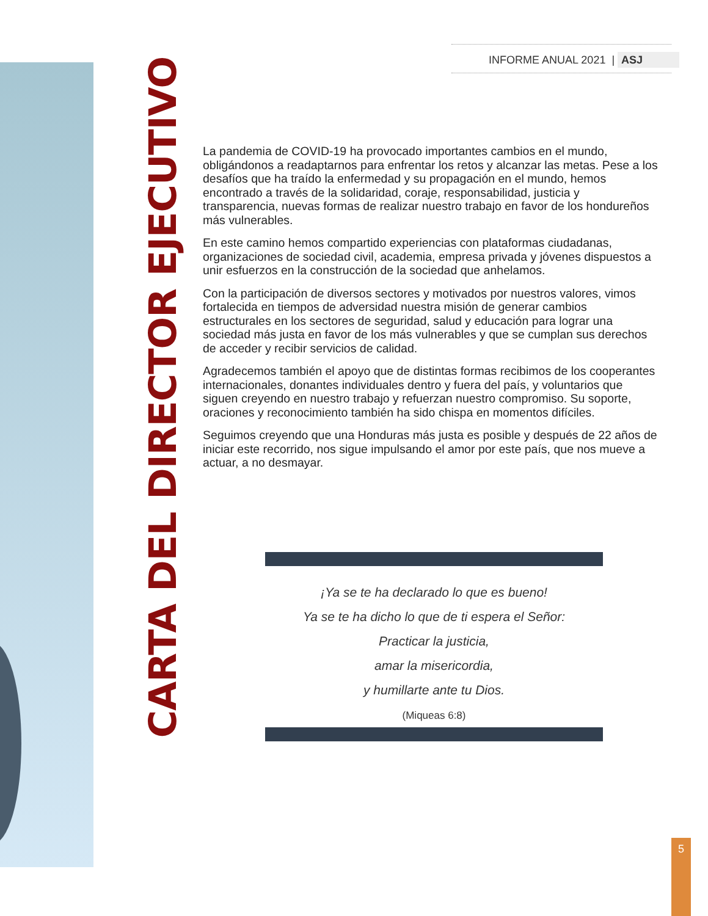INFORME ANUAL 2021 | ASJ
CARTA DEL DIRECTOR EJECUTIVO
La pandemia de COVID-19 ha provocado importantes cambios en el mundo, obligándonos a readaptarnos para enfrentar los retos y alcanzar las metas. Pese a los desafíos que ha traído la enfermedad y su propagación en el mundo, hemos encontrado a través de la solidaridad, coraje, responsabilidad, justicia y transparencia, nuevas formas de realizar nuestro trabajo en favor de los hondureños más vulnerables.
En este camino hemos compartido experiencias con plataformas ciudadanas, organizaciones de sociedad civil, academia, empresa privada y jóvenes dispuestos a unir esfuerzos en la construcción de la sociedad que anhelamos.
Con la participación de diversos sectores y motivados por nuestros valores, vimos fortalecida en tiempos de adversidad nuestra misión de generar cambios estructurales en los sectores de seguridad, salud y educación para lograr una sociedad más justa en favor de los más vulnerables y que se cumplan sus derechos de acceder y recibir servicios de calidad.
Agradecemos también el apoyo que de distintas formas recibimos de los cooperantes internacionales, donantes individuales dentro y fuera del país, y voluntarios que siguen creyendo en nuestro trabajo y refuerzan nuestro compromiso. Su soporte, oraciones y reconocimiento también ha sido chispa en momentos difíciles.
Seguimos creyendo que una Honduras más justa es posible y después de 22 años de iniciar este recorrido, nos sigue impulsando el amor por este país, que nos mueve a actuar, a no desmayar.
¡Ya se te ha declarado lo que es bueno!
Ya se te ha dicho lo que de ti espera el Señor:
Practicar la justicia,
amar la misericordia,
y humillarte ante tu Dios.
(Miqueas 6:8)
5